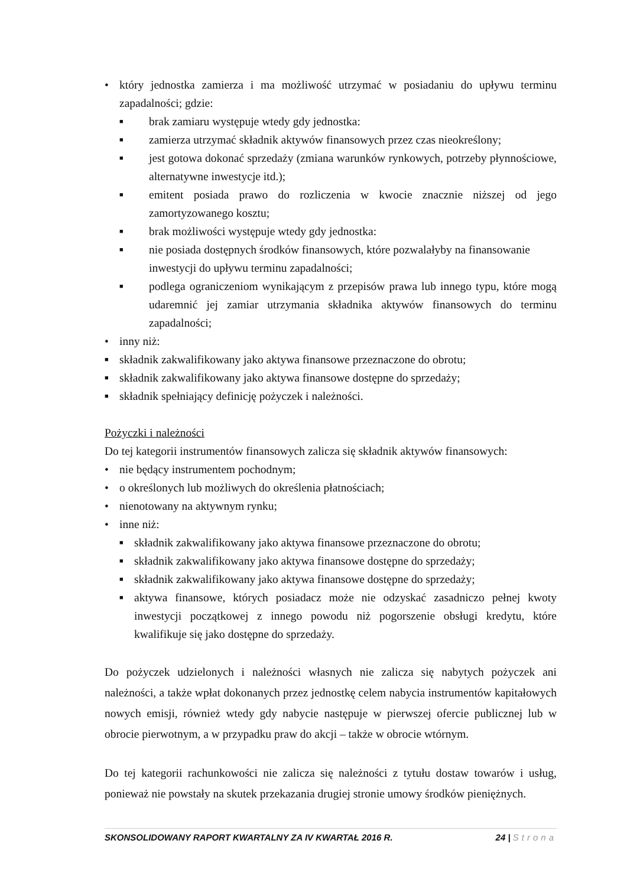• który jednostka zamierza i ma możliwość utrzymać w posiadaniu do upływu terminu zapadalności; gdzie:
■ brak zamiaru występuje wtedy gdy jednostka:
■ zamierza utrzymać składnik aktywów finansowych przez czas nieokreślony;
■ jest gotowa dokonać sprzedaży (zmiana warunków rynkowych, potrzeby płynnościowe, alternatywne inwestycje itd.);
■ emitent posiada prawo do rozliczenia w kwocie znacznie niższej od jego zamortyzowanego kosztu;
■ brak możliwości występuje wtedy gdy jednostka:
■ nie posiada dostępnych środków finansowych, które pozwalałyby na finansowanie inwestycji do upływu terminu zapadalności;
■ podlega ograniczeniom wynikającym z przepisów prawa lub innego typu, które mogą udaremnić jej zamiar utrzymania składnika aktywów finansowych do terminu zapadalności;
• inny niż:
■ składnik zakwalifikowany jako aktywa finansowe przeznaczone do obrotu;
■ składnik zakwalifikowany jako aktywa finansowe dostępne do sprzedaży;
■ składnik spełniający definicję pożyczek i należności.
Pożyczki i należności
Do tej kategorii instrumentów finansowych zalicza się składnik aktywów finansowych:
• nie będący instrumentem pochodnym;
• o określonych lub możliwych do określenia płatnościach;
• nienotowany na aktywnym rynku;
• inne niż:
■ składnik zakwalifikowany jako aktywa finansowe przeznaczone do obrotu;
■ składnik zakwalifikowany jako aktywa finansowe dostępne do sprzedaży;
■ składnik zakwalifikowany jako aktywa finansowe dostępne do sprzedaży;
■ aktywa finansowe, których posiadacz może nie odzyskać zasadniczo pełnej kwoty inwestycji początkowej z innego powodu niż pogorszenie obsługi kredytu, które kwalifikuje się jako dostępne do sprzedaży.
Do pożyczek udzielonych i należności własnych nie zalicza się nabytych pożyczek ani należności, a także wpłat dokonanych przez jednostkę celem nabycia instrumentów kapitałowych nowych emisji, również wtedy gdy nabycie następuje w pierwszej ofercie publicznej lub w obrocie pierwotnym, a w przypadku praw do akcji – także w obrocie wtórnym.
Do tej kategorii rachunkowości nie zalicza się należności z tytułu dostaw towarów i usług, ponieważ nie powstały na skutek przekazania drugiej stronie umowy środków pieniężnych.
SKONSOLIDOWANY RAPORT KWARTALNY ZA IV KWARTAŁ 2016 R. 24 | Strona